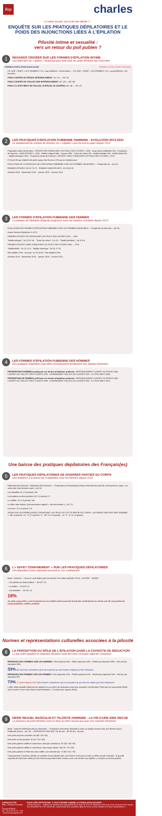ifop
charles
Le retour du poil, vers la fin des diktats ?...
ENQUÊTE SUR LES PRATIQUES DÉPILATOIRES ET LE POIDS DES INJONCTIONS LIÉES À L'ÉPILATION
Pilosité intime et sexualité :
vers un retour du poil pubien ?
1
REGARDS CROISÉS SUR LES FORMES D'ÉPILATION INTIME
Une injonction au « glabre » beaucoup plus forte pour les pubis féminins que masculins
FORMES D'ÉPILATION MASCULINE FORMES D'ÉPILATION FÉMININE
CE QUE « FONT » LES HOMMES / Ce « que préfèrent » les femmes — CE QUE « FONT » LES FEMMES / Ce « que préfèrent » les hommes
POILS COUPÉS OU ÉPILÉS INTÉGRALEMENT: 14 / 15 — 24 / 32
POILS COUPÉS OU TAILLÉS NON INTÉGRALEMENT: 41 / 43 — 48 / 46
POILS À L'ÉTAT BRUT (NI TAILLÉS, NI ÉPILÉS, NI COUPÉS): 45 / 42 — 28 / 22
2
LES PRATIQUES D'ÉPILATION PUBIENNE FEMININE : EVOLUTION 2013-2021
Un doublement du nombre de femmes ne « s'épilant » pas du tout le pubis depuis 2013
Proportion totale de femmes « ÉPILÉES EN S'ENLEVANT LES POILS DES LÈVRES » 30% · Autre forme d'épilation 5% · Proportion de femmes « NON ÉPILÉES » 28% · Maillot intégral 24% · Aucune 28% · Ticket de métro 3% · Maillot brésilien 6% · Maillot bikini 9% · Maillot classique 25% · Proportion totale de femmes « ÉPILÉES SANS S'ENLEVER LES POILS DES LÈVRES » 37%
(*) Dont 3% qui s'épilent les poils autour des lèvres et 2% qui ne s'épilent pas
ÉVOLUTION DE LA PRATIQUE DE L'ÉPILATION PUBIENNE CHEZ LES FEMMES MAJEURES — Proportion de... (en %)
FEMMES ÉPILÉES: 85 82 76 72 · FEMMES NON ÉPILÉES: 15 18 24 28
Octobre 2013 · Novembre 2015 · Janvier 2019 · Janvier 2021
3
LES FORMES D'ÉPILATION PUBIENNE DES FEMMES
La pratique de l'épilation intégrale progresse aussi de manière constante depuis 2013
EVOLUTION DES FORMES D'ÉPILATION PUBIENNE CHEZ LES FEMMES MAJEURES — Proportion de femmes... (en %)
Autres formes d'épilation: 5 4 3 5
FEMMES ÉPILÉES EN S'ENLEVANT LES POILS DES LÈVRES 22% → 30%
"Maillot intégral": 14 20 22 24 · "Ticket de métro": 3 5 4 3 · "Maillot brésilien": 14 11 8 6
FEMMES ÉPILÉES SANS S'ENLEVER LES POILS DES LÈVRES 58% → 37%
"Maillot bikini": 16 12 12 9 · "Maillot classique": 33 31 27 25
Non épilées 15% · Aucune: 15 18 24 28 · Non épilées 28%
Octobre 2013 · Novembre 2015 · Janvier 2019 · Janvier 2021
4
LES FORMES D'ÉPILATION PUBIENNE DES HOMMES
Des pratiques d'épilation masculine correspondant étroitement aux attentes féminines
PROPORTION D'HOMMES pratiquant ces formes d'épilation pubienne: INTÉGRALEMENT COUPÉS OU ÉPILÉS 14% · COUPÉS OU TAILLÉS TRÈS COURTS 19% · LÉGÈREMENT TAILLÉS OU COUPÉS 22% · À L'ÉTAT BRUT 45%
PROPORTION DE FEMMES préférant ces formes d'épilation pubienne: INTÉGRALEMENT COUPÉS OU ÉPILÉS 14% · COUPÉS OU TAILLÉS TRÈS COURTS 20% · LÉGÈREMENT TAILLÉS OU COUPÉS 25% · À L'ÉTAT BRUT 41%
Une baisse des pratiques dépilatoires des Français(es)
5
LES PRATIQUES DÉPILATOIRES DE DIVERSES PARTIES DU CORPS
Une tendance à la baisse de la dépilation chez les femmes depuis 2013
Réponses des femmes · Réponses des hommes — Proportion de Français(es) s'étant enlevées les poils de cette partie du corps « au cours des trois derniers mois » (en %)
Les aisselles: 81 (-10 points) / 43
Les jambes ou demi-jambes: 80 (-12 points) / 9
Le maillot: 75 (-10 points) / 44
Le sillon inter-fessier (communément appelé « raie des fesses »): 33 / 21
Les bras: 22 (+2 point) / 10
ZOOM SUR LES FRANÇAIS(ES) S'ENLEVANT LES POILS DE CETTE PARTIE DU CORPS « AU MOINS UNE FOIS PAR SEMAINE »: 45 (-8 points) / 10 · 37 (-5 points) / 3 · 28 / 11 (+3 points) · 11 / 5 · 9 / 4 (+3 points)
6
L'« EFFET CONFINEMENT » SUR LES PRATIQUES DÉPILATOIRES
Une dépilation moins répandue qu'avant le 1ier confinement
Base : femmes — Vous ne vous épilez pas l'an dernier à la même période: PLUS · AUTANT · MOINS
- Les jambes ou demi-jambes -: 19 4 67 10
- Le maillot -: 23 4 61 12
- Les aisselles -: 19 3 67 11
18%
Au total, aujourd'hui, une Française sur six s'épile moins qu'avant le premier confinement au moins une de ces parties du corps (aisselles, maillot, jambes)
Normes et représentations culturelles associées à la pilosité
8
LA PERCEPTION DU RÔLE DE L'ÉPILATION DANS LA CAPACITE DE SÉDUCTION
Le lien entre épilation et séduction féminine reste fort mais n'est plus objet de consensus
RÉPONSES DES HOMMES SUR LES HOMMES: Très important 4% · Plutôt important 29% · Plutôt pas important 39% · Pas du tout important 28%
33% des hommes considèrent qu'il est important qu'une homme s'épile pour être séduisant
RÉPONSES DES FEMMES SUR LES FEMMES: Très important 22% · Plutôt important 51% · Plutôt pas important 19% · Pas du tout important 8%
73% -17 points depuis 2013 des femmes considèrent qu'il est important qu'une femme s'épile pour être séduisante
L'idée selon laquelle l'absence de pilosité est un critère de séduction reste plus associée à la féminité (73%) qu'à la masculinité (33%) mais s'avère en net recul dans la gent féminine (- 17 points par rapport 2013).
9
DÉSIR SEXUEL MASCULIN ET PILOSITÉ FEMININE : LA FIN D'UNE IDÉE RECUE
La présence de poils féminins n'est un frein au désir sexuel que pour une minorité d'hommes
Base : hommes hétérosexuels ou bisexuels — Proportion d'hommes disposés à avoir un rapport sexuel avec une femme ayant l'habitude d'avoir... (en %) — RÉPONSES PAR AGE: De 30 ans · 30-39 ans · 40 ans
Des poils sous les aisselles: 66 (60 / 43 / 55)
Des poils sur les jambes: 61 (57 / 50 / 64)
Des poils pubiens taillés et entretenus mais peu nombreux: 92 (82 / 86 / 95)
Des poils pubiens taillés et entretenus mais assez dense: 84 (75 / 70 / 89)
Des poils pubiens à l'état brut (non taillés, non entretenus): 70 (60 / 62 / 78)
Contrairement à certains clichés, le maintien d'une pilosité chez une femme n'est pas un frein au désir sexuel masculin : la grande majorité des hommes attirés par les femmes pourraient faire l'amour avec une femme non épilées, y compris au niveau pubien.
CONTACTS IFOP :
Pôle « Politique/ Actualités »
François KRAUS
Tel. : 06 61 00 37 76 - mail : francois.kraus@ifop.com
POUR CITER CETTE ETUDE , IL FAUT UTILISER A MINIMA LA FORMULATION SUIVANTE :
« Étude Ifop pour ... réalisée par questionnaire auto-administré en ligne du 18 au 21 décembre 2020 et du 19 au 20 janvier 2021 auprès d'un échantillon de 2 027 personnes, représentatif de la population âgée de 18 ans et plus résidant en France métropolitaine »